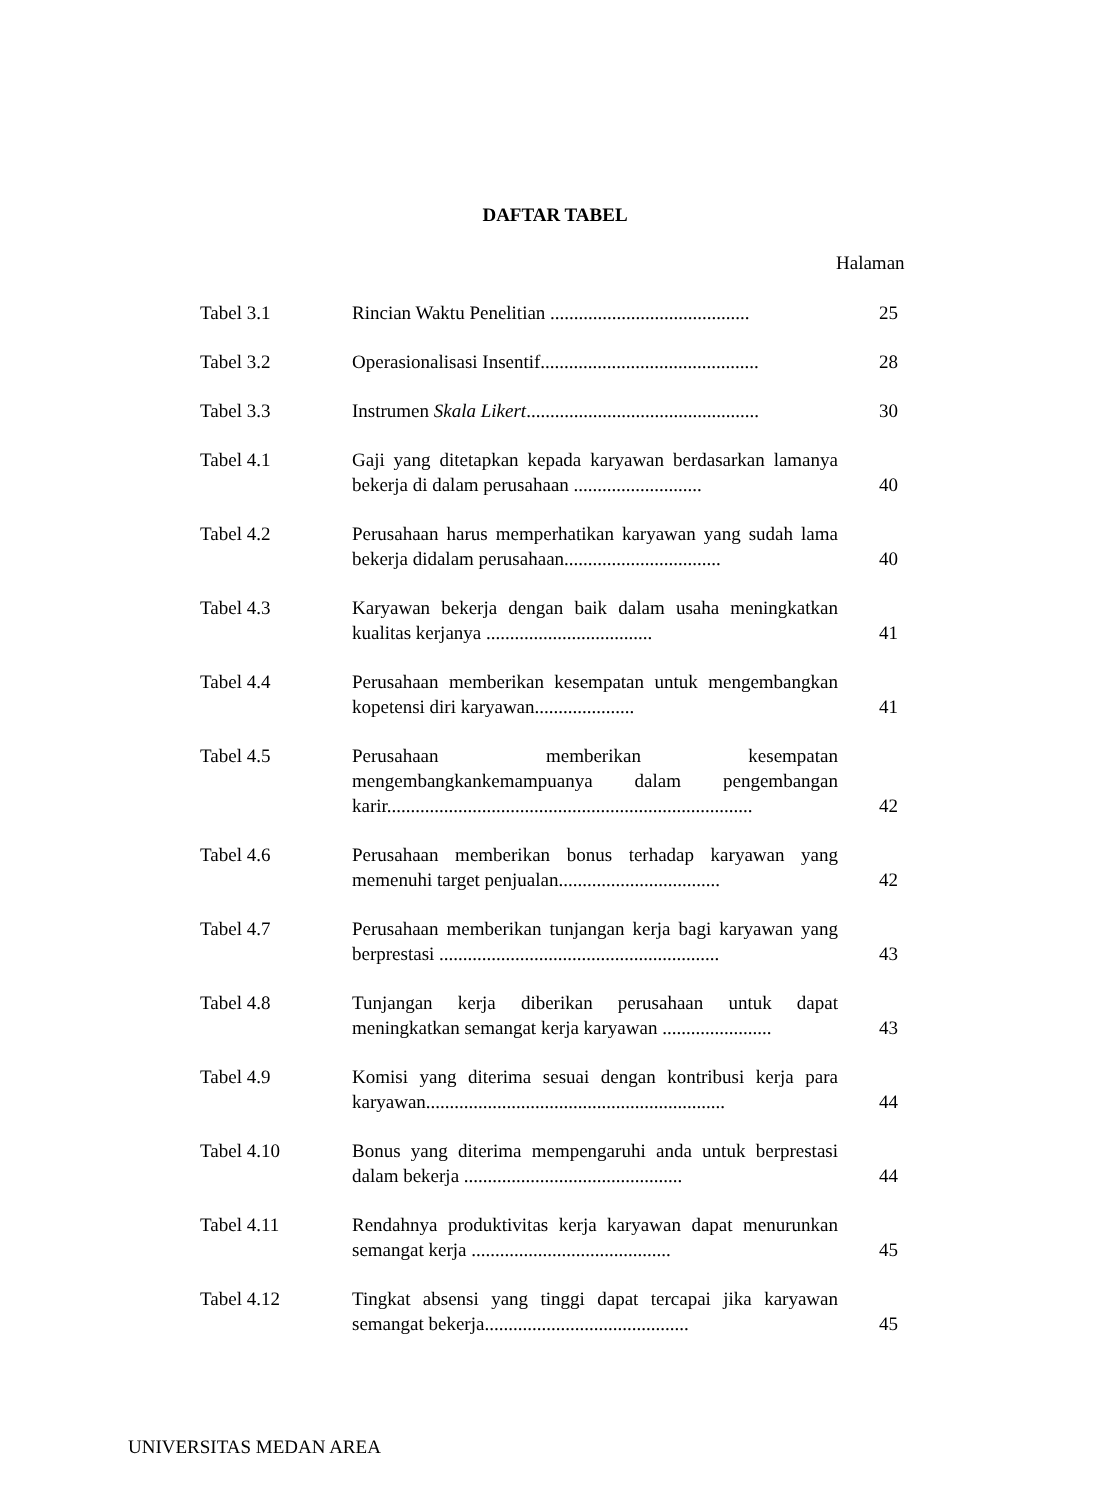DAFTAR TABEL
Halaman
| Tabel 3.1 | Rincian Waktu Penelitian .......................................... | 25 |
| Tabel 3.2 | Operasionalisasi Insentif.............................................. | 28 |
| Tabel 3.3 | Instrumen Skala Likert ................................................. | 30 |
| Tabel 4.1 | Gaji yang ditetapkan kepada karyawan berdasarkan lamanya bekerja di dalam perusahaan ........................... | 40 |
| Tabel 4.2 | Perusahaan harus memperhatikan karyawan yang sudah lama bekerja didalam perusahaan................................. | 40 |
| Tabel 4.3 | Karyawan bekerja dengan baik dalam usaha meningkatkan kualitas kerjanya ................................... | 41 |
| Tabel 4.4 | Perusahaan memberikan kesempatan untuk mengembangkan kopetensi diri karyawan..................... | 41 |
| Tabel 4.5 | Perusahaan memberikan kesempatan mengembangkankemampuanya dalam pengembangan karir............................................................................. | 42 |
| Tabel 4.6 | Perusahaan memberikan bonus terhadap karyawan yang memenuhi target penjualan.................................. | 42 |
| Tabel 4.7 | Perusahaan memberikan tunjangan kerja bagi karyawan yang berprestasi ........................................................... | 43 |
| Tabel 4.8 | Tunjangan kerja diberikan perusahaan untuk dapat meningkatkan semangat kerja karyawan ....................... | 43 |
| Tabel 4.9 | Komisi yang diterima sesuai dengan kontribusi kerja para karyawan............................................................... | 44 |
| Tabel 4.10 | Bonus yang diterima mempengaruhi anda untuk berprestasi dalam bekerja .............................................. | 44 |
| Tabel 4.11 | Rendahnya produktivitas kerja karyawan dapat menurunkan semangat kerja .......................................... | 45 |
| Tabel 4.12 | Tingkat absensi yang tinggi dapat tercapai jika karyawan semangat bekerja........................................... | 45 |
UNIVERSITAS MEDAN AREA